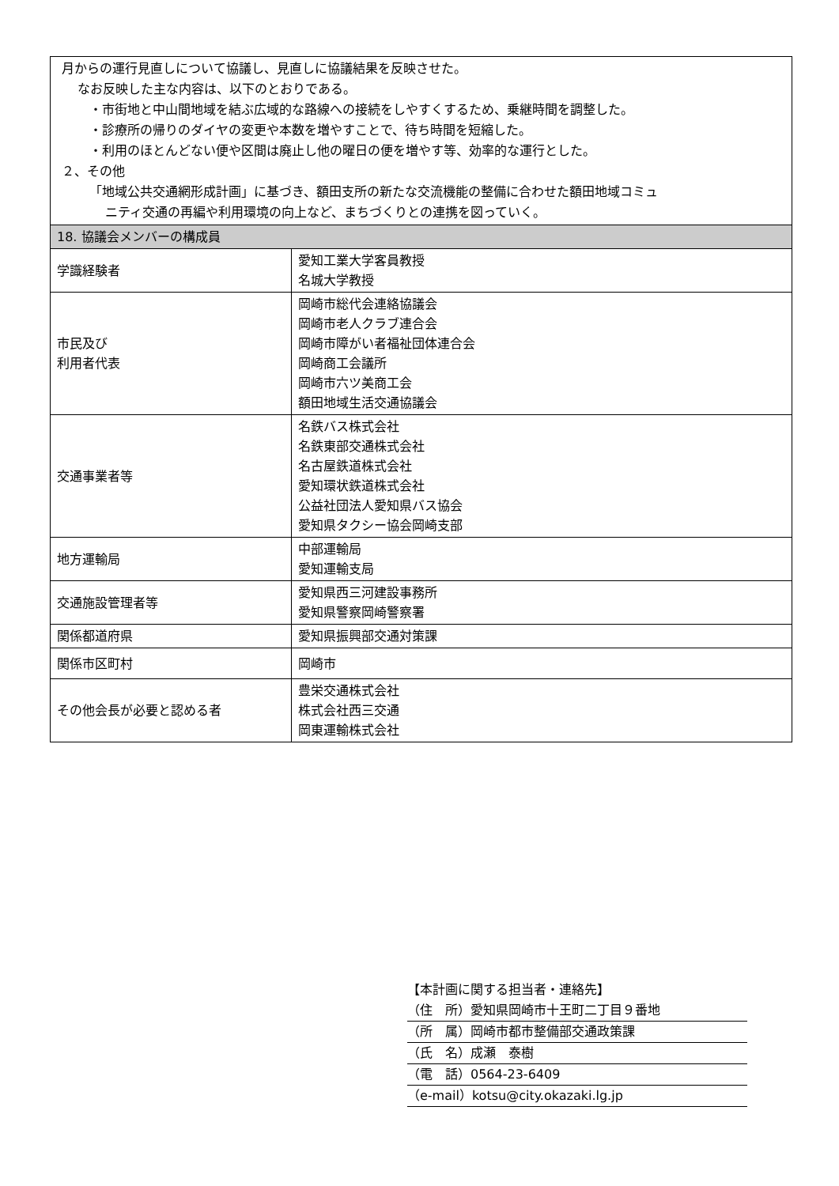| 月からの運行見直しについて協議し、見直しに協議結果を反映させた。 なお反映した主な内容は、以下のとおりである。 ・市街地と中山間地域を結ぶ広域的な路線への接続をしやすくするため、乗継時間を調整した。 ・診療所の帰りのダイヤの変更や本数を増やすことで、待ち時間を短縮した。 ・利用のほとんどない便や区間は廃止し他の曜日の便を増やす等、効率的な運行とした。 ２、その他 「地域公共交通網形成計画」に基づき、額田支所の新たな交流機能の整備に合わせた額田地域コミュ ニティ交通の再編や利用環境の向上など、まちづくりとの連携を図っていく。 | |
| 18. 協議会メンバーの構成員 | |
| 学識経験者 | 愛知工業大学客員教授 名城大学教授 |
| 市民及び 利用者代表 | 岡崎市総代会連絡協議会 岡崎市老人クラブ連合会 岡崎市障がい者福祉団体連合会 岡崎商工会議所 岡崎市六ツ美商工会 額田地域生活交通協議会 |
| 交通事業者等 | 名鉄バス株式会社 名鉄東部交通株式会社 名古屋鉄道株式会社 愛知環状鉄道株式会社 公益社団法人愛知県バス協会 愛知県タクシー協会岡崎支部 |
| 地方運輸局 | 中部運輸局 愛知運輸支局 |
| 交通施設管理者等 | 愛知県西三河建設事務所 愛知県警察岡崎警察署 |
| 関係都道府県 | 愛知県振興部交通対策課 |
| 関係市区町村 | 岡崎市 |
| その他会長が必要と認める者 | 豊栄交通株式会社 株式会社西三交通 岡東運輸株式会社 |
【本計画に関する担当者・連絡先】
（住　所）愛知県岡崎市十王町二丁目９番地
（所　属）岡崎市都市整備部交通政策課
（氏　名）成瀬　泰樹
（電　話）0564-23-6409
（e-mail）kotsu@city.okazaki.lg.jp